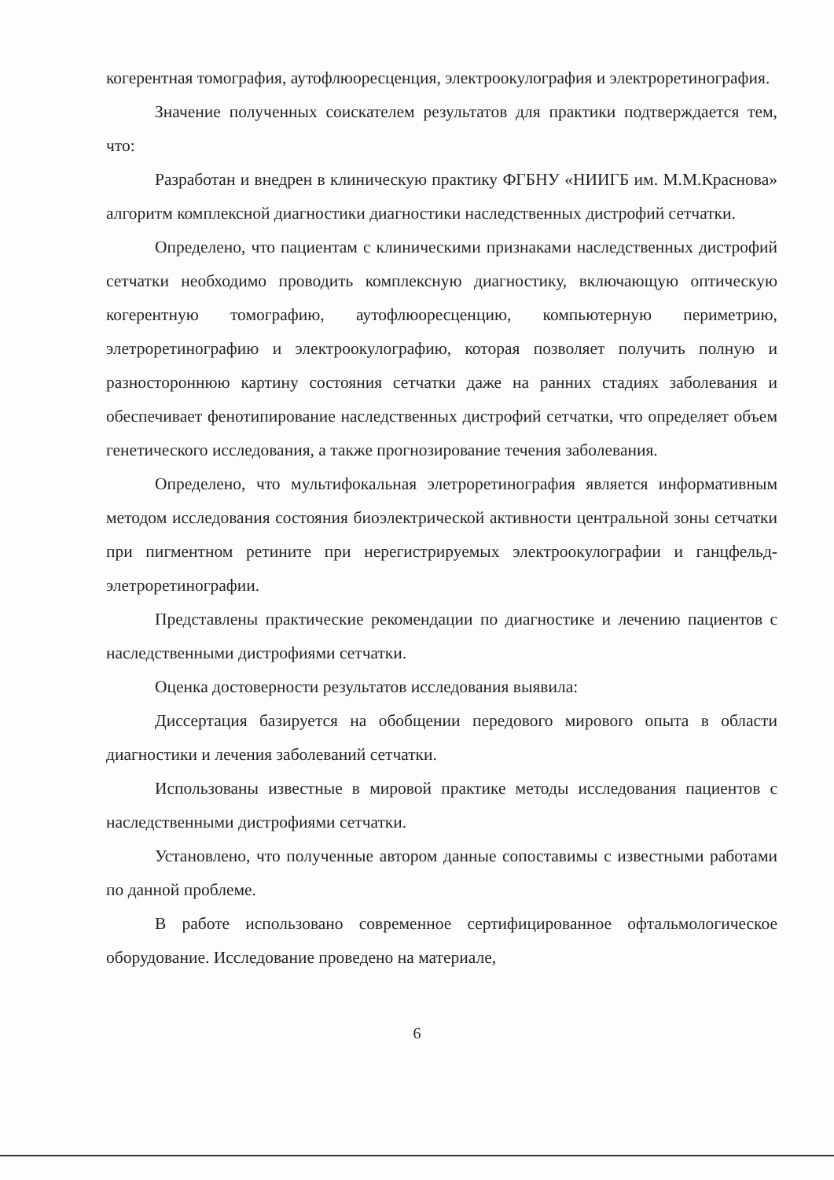когерентная томография, аутофлюоресценция, электроокулография и электроретинография.
Значение полученных соискателем результатов для практики подтверждается тем, что:
Разработан и внедрен в клиническую практику ФГБНУ «НИИГБ им. М.М.Краснова» алгоритм комплексной диагностики диагностики наследственных дистрофий сетчатки.
Определено, что пациентам с клиническими признаками наследственных дистрофий сетчатки необходимо проводить комплексную диагностику, включающую оптическую когерентную томографию, аутофлюоресценцию, компьютерную периметрию, элетроретинографию и электроокулографию, которая позволяет получить полную и разностороннюю картину состояния сетчатки даже на ранних стадиях заболевания и обеспечивает фенотипирование наследственных дистрофий сетчатки, что определяет объем генетического исследования, а также прогнозирование течения заболевания.
Определено, что мультифокальная элетроретинография является информативным методом исследования состояния биоэлектрической активности центральной зоны сетчатки при пигментном ретините при нерегистрируемых электроокулографии и ганцфельд- элетроретинографии.
Представлены практические рекомендации по диагностике и лечению пациентов с наследственными дистрофиями сетчатки.
Оценка достоверности результатов исследования выявила:
Диссертация базируется на обобщении передового мирового опыта в области диагностики и лечения заболеваний сетчатки.
Использованы известные в мировой практике методы исследования пациентов с наследственными дистрофиями сетчатки.
Установлено, что полученные автором данные сопоставимы с известными работами по данной проблеме.
В работе использовано современное сертифицированное офтальмологическое оборудование. Исследование проведено на материале,
6